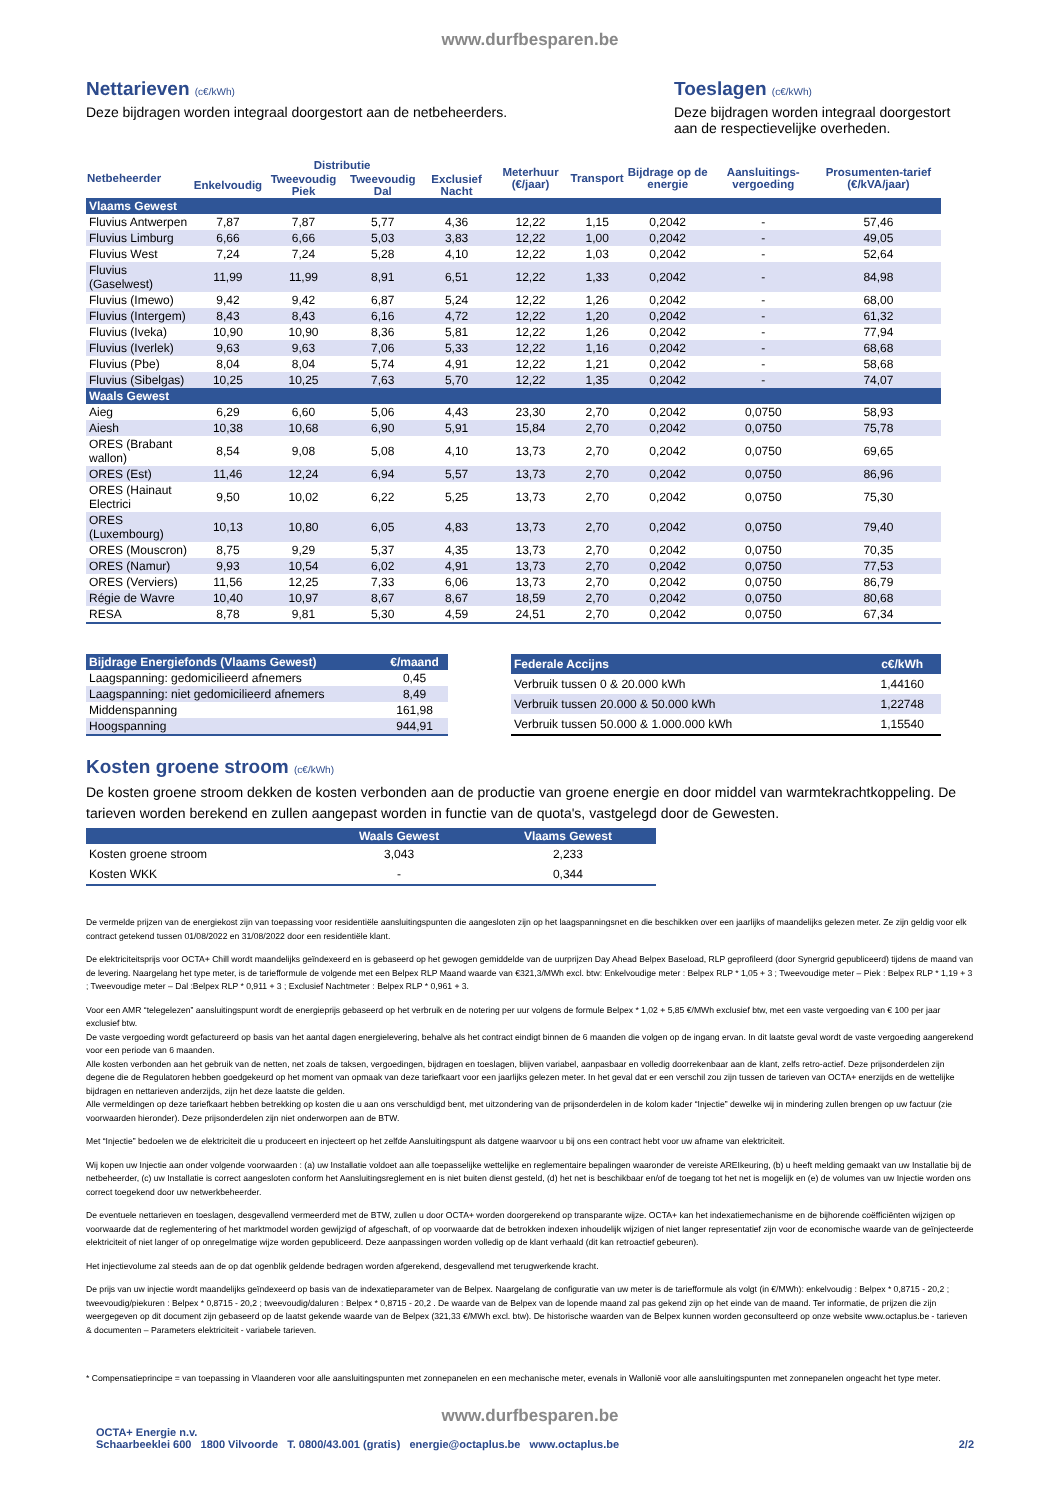www.durfbesparen.be
Nettarieven (c€/kWh)
Deze bijdragen worden integraal doorgestort aan de netbeheerders.
Toeslagen (c€/kWh)
Deze bijdragen worden integraal doorgestort aan de respectievelijke overheden.
| Netbeheerder | Distributie | | | | Meterhuur (€/jaar) | Transport | Bijdrage op de energie | Aansluitings-vergoeding | Prosumenten-tarief (€/kVA/jaar) |
| --- | --- | --- | --- | --- | --- | --- | --- | --- | --- |
| | Enkelvoudig | Tweevoudig Piek | Tweevoudig Dal | Exclusief Nacht | | | | | |
| Vlaams Gewest | | | | | | | | | |
| Fluvius Antwerpen | 7,87 | 7,87 | 5,77 | 4,36 | 12,22 | 1,15 | 0,2042 | - | 57,46 |
| Fluvius Limburg | 6,66 | 6,66 | 5,03 | 3,83 | 12,22 | 1,00 | 0,2042 | - | 49,05 |
| Fluvius West | 7,24 | 7,24 | 5,28 | 4,10 | 12,22 | 1,03 | 0,2042 | - | 52,64 |
| Fluvius (Gaselwest) | 11,99 | 11,99 | 8,91 | 6,51 | 12,22 | 1,33 | 0,2042 | - | 84,98 |
| Fluvius (Imewo) | 9,42 | 9,42 | 6,87 | 5,24 | 12,22 | 1,26 | 0,2042 | - | 68,00 |
| Fluvius (Intergem) | 8,43 | 8,43 | 6,16 | 4,72 | 12,22 | 1,20 | 0,2042 | - | 61,32 |
| Fluvius (Iveka) | 10,90 | 10,90 | 8,36 | 5,81 | 12,22 | 1,26 | 0,2042 | - | 77,94 |
| Fluvius (Iverlek) | 9,63 | 9,63 | 7,06 | 5,33 | 12,22 | 1,16 | 0,2042 | - | 68,68 |
| Fluvius (Pbe) | 8,04 | 8,04 | 5,74 | 4,91 | 12,22 | 1,21 | 0,2042 | - | 58,68 |
| Fluvius (Sibelgas) | 10,25 | 10,25 | 7,63 | 5,70 | 12,22 | 1,35 | 0,2042 | - | 74,07 |
| Waals Gewest | | | | | | | | | |
| Aieg | 6,29 | 6,60 | 5,06 | 4,43 | 23,30 | 2,70 | 0,2042 | 0,0750 | 58,93 |
| Aiesh | 10,38 | 10,68 | 6,90 | 5,91 | 15,84 | 2,70 | 0,2042 | 0,0750 | 75,78 |
| ORES (Brabant wallon) | 8,54 | 9,08 | 5,08 | 4,10 | 13,73 | 2,70 | 0,2042 | 0,0750 | 69,65 |
| ORES (Est) | 11,46 | 12,24 | 6,94 | 5,57 | 13,73 | 2,70 | 0,2042 | 0,0750 | 86,96 |
| ORES (Hainaut Electrici | 9,50 | 10,02 | 6,22 | 5,25 | 13,73 | 2,70 | 0,2042 | 0,0750 | 75,30 |
| ORES (Luxembourg) | 10,13 | 10,80 | 6,05 | 4,83 | 13,73 | 2,70 | 0,2042 | 0,0750 | 79,40 |
| ORES (Mouscron) | 8,75 | 9,29 | 5,37 | 4,35 | 13,73 | 2,70 | 0,2042 | 0,0750 | 70,35 |
| ORES (Namur) | 9,93 | 10,54 | 6,02 | 4,91 | 13,73 | 2,70 | 0,2042 | 0,0750 | 77,53 |
| ORES (Verviers) | 11,56 | 12,25 | 7,33 | 6,06 | 13,73 | 2,70 | 0,2042 | 0,0750 | 86,79 |
| Régie de Wavre | 10,40 | 10,97 | 8,67 | 8,67 | 18,59 | 2,70 | 0,2042 | 0,0750 | 80,68 |
| RESA | 8,78 | 9,81 | 5,30 | 4,59 | 24,51 | 2,70 | 0,2042 | 0,0750 | 67,34 |
| Bijdrage Energiefonds (Vlaams Gewest) | €/maand |
| Laagspanning: gedomicilieerd afnemers | 0,45 |
| Laagspanning: niet gedomicilieerd afnemers | 8,49 |
| Middenspanning | 161,98 |
| Hoogspanning | 944,91 |
| Federale Accijns | c€/kWh |
| Verbruik tussen 0 & 20.000 kWh | 1,44160 |
| Verbruik tussen 20.000 & 50.000 kWh | 1,22748 |
| Verbruik tussen 50.000 & 1.000.000 kWh | 1,15540 |
Kosten groene stroom (c€/kWh)
De kosten groene stroom dekken de kosten verbonden aan de productie van groene energie en door middel van warmtekrachtkoppeling. De tarieven worden berekend en zullen aangepast worden in functie van de quota's, vastgelegd door de Gewesten.
| | Waals Gewest | Vlaams Gewest |
| Kosten groene stroom | 3,043 | 2,233 |
| Kosten WKK | - | 0,344 |
De vermelde prijzen van de energiekost zijn van toepassing voor residentiële aansluitingspunten die aangesloten zijn op het laagspanningsnet en die beschikken over een jaarlijks of maandelijks gelezen meter. Ze zijn geldig voor elk contract getekend tussen 01/08/2022 en 31/08/2022 door een residentiële klant.
De elektriciteitsprijs voor OCTA+ Chill wordt maandelijks geïndexeerd en is gebaseerd op het gewogen gemiddelde van de uurprijzen Day Ahead Belpex Baseload, RLP geprofileerd (door Synergrid gepubliceerd) tijdens de maand van de levering. Naargelang het type meter, is de tariefformule de volgende met een Belpex RLP Maand waarde van €321,3/MWh excl. btw: Enkelvoudige meter : Belpex RLP * 1,05 + 3 ; Tweevoudige meter – Piek : Belpex RLP * 1,19 + 3 ; Tweevoudige meter – Dal :Belpex RLP * 0,911 + 3 ; Exclusief Nachtmeter : Belpex RLP * 0,961 + 3.
Voor een AMR “telegelezen” aansluitingspunt wordt de energieprijs gebaseerd op het verbruik en de notering per uur volgens de formule Belpex * 1,02 + 5,85 €/MWh exclusief btw, met een vaste vergoeding van € 100 per jaar exclusief btw.
De vaste vergoeding wordt gefactureerd op basis van het aantal dagen energielevering, behalve als het contract eindigt binnen de 6 maanden die volgen op de ingang ervan. In dit laatste geval wordt de vaste vergoeding aangerekend voor een periode van 6 maanden.
Alle kosten verbonden aan het gebruik van de netten, net zoals de taksen, vergoedingen, bijdragen en toeslagen, blijven variabel, aanpasbaar en volledig doorrekenbaar aan de klant, zelfs retro-actief. Deze prijsonderdelen zijn degene die de Regulatoren hebben goedgekeurd op het moment van opmaak van deze tariefkaart voor een jaarlijks gelezen meter. In het geval dat er een verschil zou zijn tussen de tarieven van OCTA+ enerzijds en de wettelijke bijdragen en nettarieven anderzijds, zijn het deze laatste die gelden.
Alle vermeldingen op deze tariefkaart hebben betrekking op kosten die u aan ons verschuldigd bent, met uitzondering van de prijsonderdelen in de kolom kader “Injectie” dewelke wij in mindering zullen brengen op uw factuur (zie voorwaarden hieronder). Deze prijsonderdelen zijn niet onderworpen aan de BTW.
Met “Injectie” bedoelen we de elektriciteit die u produceert en injecteert op het zelfde Aansluitingspunt als datgene waarvoor u bij ons een contract hebt voor uw afname van elektriciteit.
Wij kopen uw Injectie aan onder volgende voorwaarden : (a) uw Installatie voldoet aan alle toepasselijke wettelijke en reglementaire bepalingen waaronder de vereiste AREIkeuring, (b) u heeft melding gemaakt van uw Installatie bij de netbeheerder, (c) uw Installatie is correct aangesloten conform het Aansluitingsreglement en is niet buiten dienst gesteld, (d) het net is beschikbaar en/of de toegang tot het net is mogelijk en (e) de volumes van uw Injectie worden ons correct toegekend door uw netwerkbeheerder.
De eventuele nettarieven en toeslagen, desgevallend vermeerderd met de BTW, zullen u door OCTA+ worden doorgerekend op transparante wijze. OCTA+ kan het indexatiemechanisme en de bijhorende coëfficiënten wijzigen op voorwaarde dat de reglementering of het marktmodel worden gewijzigd of afgeschaft, of op voorwaarde dat de betrokken indexen inhoudelijk wijzigen of niet langer representatief zijn voor de economische waarde van de geïnjecteerde elektriciteit of niet langer of op onregelmatige wijze worden gepubliceerd. Deze aanpassingen worden volledig op de klant verhaald (dit kan retroactief gebeuren).
Het injectievolume zal steeds aan de op dat ogenblik geldende bedragen worden afgerekend, desgevallend met terugwerkende kracht.
De prijs van uw injectie wordt maandelijks geïndexeerd op basis van de indexatieparameter van de Belpex. Naargelang de configuratie van uw meter is de tariefformule als volgt (in €/MWh): enkelvoudig : Belpex * 0,8715 - 20,2 ; tweevoudig/piekuren : Belpex * 0,8715 - 20,2 ; tweevoudig/daluren : Belpex * 0,8715 - 20,2 . De waarde van de Belpex van de lopende maand zal pas gekend zijn op het einde van de maand. Ter informatie, de prijzen die zijn weergegeven op dit document zijn gebaseerd op de laatst gekende waarde van de Belpex (321,33 €/MWh excl. btw). De historische waarden van de Belpex kunnen worden geconsulteerd op onze website www.octaplus.be - tarieven & documenten – Parameters elektriciteit - variabele tarieven.
* Compensatieprincipe = van toepassing in Vlaanderen voor alle aansluitingspunten met zonnepanelen en een mechanische meter, evenals in Wallonië voor alle aansluitingspunten met zonnepanelen ongeacht het type meter.
www.durfbesparen.be
OCTA+ Energie n.v.
Schaarbeeklei 600 1800 Vilvoorde T. 0800/43.001 (gratis) energie@octaplus.be www.octaplus.be
2/2